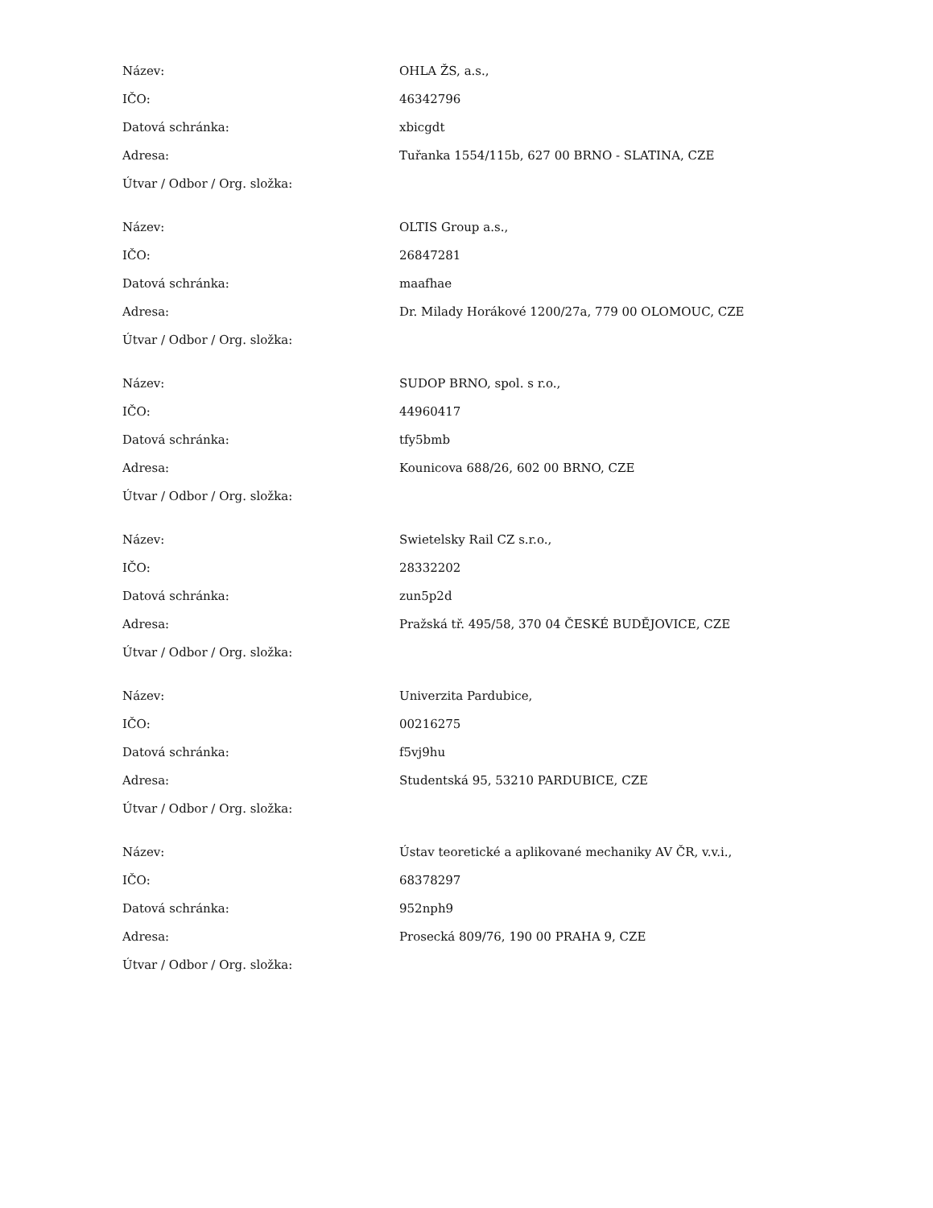| Název: | OHLA ŽS, a.s., |
| IČO: | 46342796 |
| Datová schránka: | xbicgdt |
| Adresa: | Tuřanka 1554/115b, 627 00 BRNO - SLATINA, CZE |
| Útvar / Odbor / Org. složka: | |
| Název: | OLTIS Group a.s., |
| IČO: | 26847281 |
| Datová schránka: | maafhae |
| Adresa: | Dr. Milady Horákové 1200/27a, 779 00 OLOMOUC, CZE |
| Útvar / Odbor / Org. složka: | |
| Název: | SUDOP BRNO, spol. s r.o., |
| IČO: | 44960417 |
| Datová schránka: | tfy5bmb |
| Adresa: | Kounicova 688/26, 602 00 BRNO, CZE |
| Útvar / Odbor / Org. složka: | |
| Název: | Swietelsky Rail CZ s.r.o., |
| IČO: | 28332202 |
| Datová schránka: | zun5p2d |
| Adresa: | Pražská tř. 495/58, 370 04 ČESKÉ BUDĚJOVICE, CZE |
| Útvar / Odbor / Org. složka: | |
| Název: | Univerzita Pardubice, |
| IČO: | 00216275 |
| Datová schránka: | f5vj9hu |
| Adresa: | Studentská 95, 53210 PARDUBICE, CZE |
| Útvar / Odbor / Org. složka: | |
| Název: | Ústav teoretické a aplikované mechaniky AV ČR, v.v.i., |
| IČO: | 68378297 |
| Datová schránka: | 952nph9 |
| Adresa: | Prosecká 809/76, 190 00 PRAHA 9, CZE |
| Útvar / Odbor / Org. složka: | |